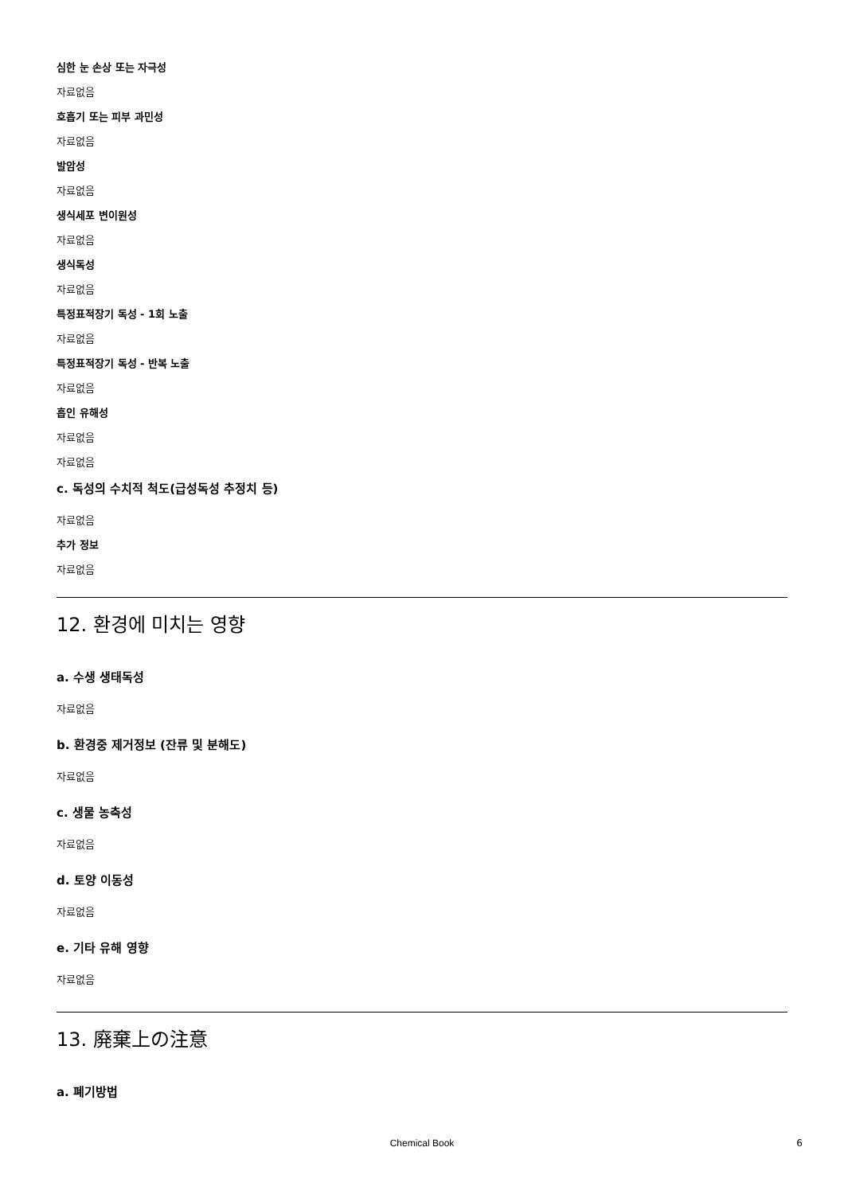심한 눈 손상 또는 자극성
자료없음
호흡기 또는 피부 과민성
자료없음
발암성
자료없음
생식세포 변이원성
자료없음
생식독성
자료없음
특정표적장기 독성 - 1회 노출
자료없음
특정표적장기 독성 - 반복 노출
자료없음
흡인 유해성
자료없음
자료없음
c. 독성의 수치적 척도(급성독성 추정치 등)
자료없음
추가 정보
자료없음
12. 환경에 미치는 영향
a. 수생 생태독성
자료없음
b. 환경중 제거정보 (잔류 및 분해도)
자료없음
c. 생물 농축성
자료없음
d. 토양 이동성
자료없음
e. 기타 유해 영향
자료없음
13. 廃棄上の注意
a. 폐기방법
Chemical Book 6